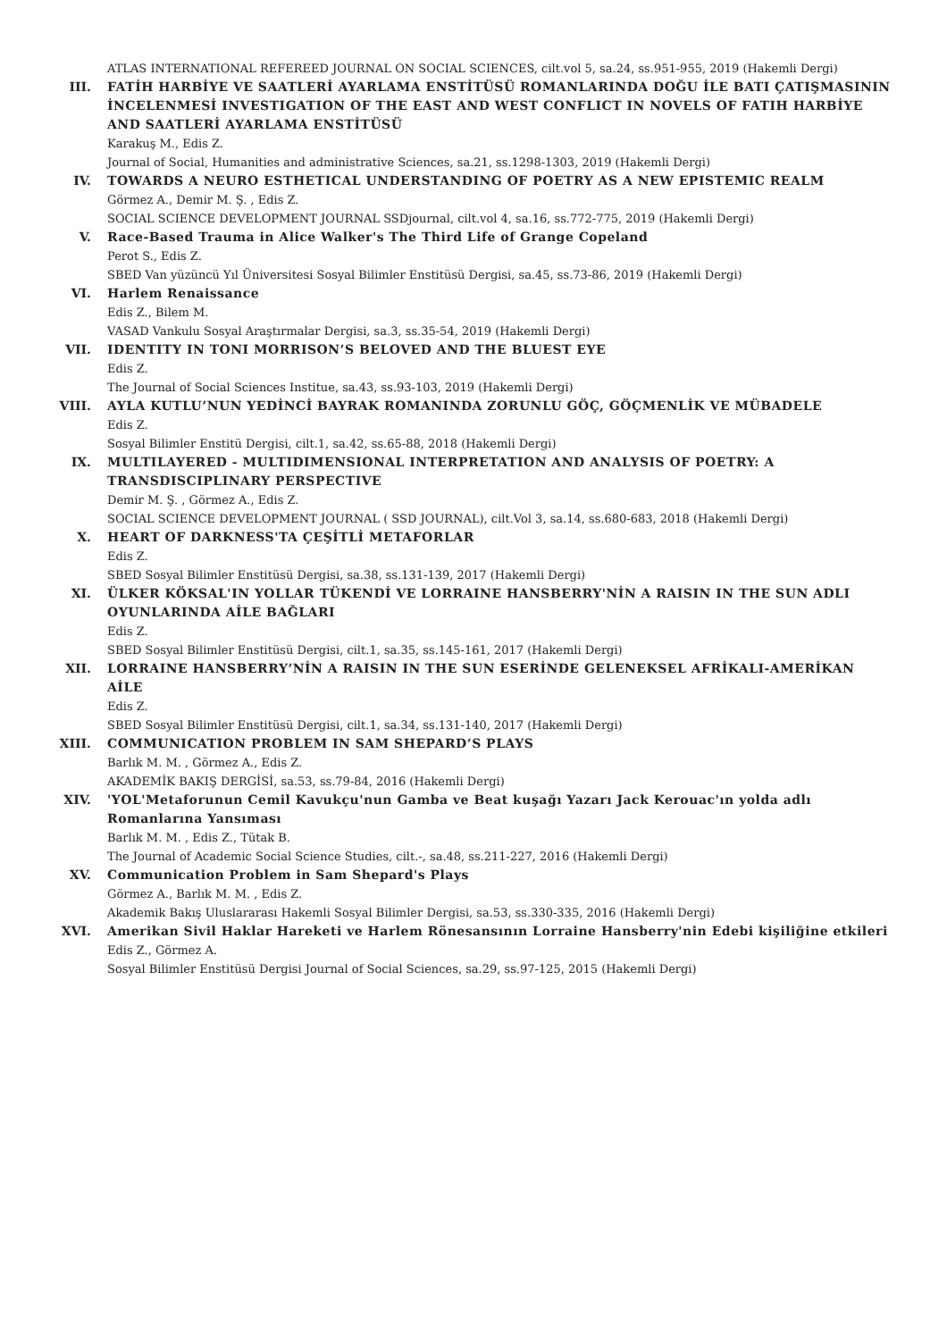ATLAS INTERNATIONAL REFEREED JOURNAL ON SOCIAL SCIENCES, cilt.vol 5, sa.24, ss.951-955, 2019 (Hakemli Dergi)
III. FATİH HARBİYE VE SAATLERİ AYARLAMA ENSTİTÜSÜ ROMANLARINDA DOĞU İLE BATI ÇATIŞMASININ İNCELENMESİ INVESTIGATION OF THE EAST AND WEST CONFLICT IN NOVELS OF FATIH HARBİYE AND SAATLERİ AYARLAMA ENSTİTÜSÜ
Karakuş M., Edis Z.
Journal of Social, Humanities and administrative Sciences, sa.21, ss.1298-1303, 2019 (Hakemli Dergi)
IV. TOWARDS A NEURO ESTHETICAL UNDERSTANDING OF POETRY AS A NEW EPISTEMIC REALM
Görmez A., Demir M. Ş. , Edis Z.
SOCIAL SCIENCE DEVELOPMENT JOURNAL SSDjournal, cilt.vol 4, sa.16, ss.772-775, 2019 (Hakemli Dergi)
V. Race-Based Trauma in Alice Walker's The Third Life of Grange Copeland
Perot S., Edis Z.
SBED Van yüzüncü Yıl Üniversitesi Sosyal Bilimler Enstitüsü Dergisi, sa.45, ss.73-86, 2019 (Hakemli Dergi)
VI. Harlem Renaissance
Edis Z., Bilem M.
VASAD Vankulu Sosyal Araştırmalar Dergisi, sa.3, ss.35-54, 2019 (Hakemli Dergi)
VII. IDENTITY IN TONI MORRISON’S BELOVED AND THE BLUEST EYE
Edis Z.
The Journal of Social Sciences Institue, sa.43, ss.93-103, 2019 (Hakemli Dergi)
VIII. AYLA KUTLU’NUN YEDİNCİ BAYRAK ROMANINDA ZORUNLU GÖÇ, GÖÇMENLİK VE MÜBADELE
Edis Z.
Sosyal Bilimler Enstitü Dergisi, cilt.1, sa.42, ss.65-88, 2018 (Hakemli Dergi)
IX. MULTILAYERED - MULTIDIMENSIONAL INTERPRETATION AND ANALYSIS OF POETRY: A TRANSDISCIPLINARY PERSPECTIVE
Demir M. Ş. , Görmez A., Edis Z.
SOCIAL SCIENCE DEVELOPMENT JOURNAL ( SSD JOURNAL), cilt.Vol 3, sa.14, ss.680-683, 2018 (Hakemli Dergi)
X. HEART OF DARKNESS'TA ÇEŞİTLİ METAFORLAR
Edis Z.
SBED Sosyal Bilimler Enstitüsü Dergisi, sa.38, ss.131-139, 2017 (Hakemli Dergi)
XI. ÜLKER KÖKSAL'IN YOLLAR TÜKENDİ VE LORRAINE HANSBERRY'NİN A RAISIN IN THE SUN ADLI OYUNLARINDA AİLE BAĞLARI
Edis Z.
SBED Sosyal Bilimler Enstitüsü Dergisi, cilt.1, sa.35, ss.145-161, 2017 (Hakemli Dergi)
XII. LORRAINE HANSBERRY’NİN A RAISIN IN THE SUN ESERİNDE GELENEKSEL AFRİKALI-AMERİKAN AİLE
Edis Z.
SBED Sosyal Bilimler Enstitüsü Dergisi, cilt.1, sa.34, ss.131-140, 2017 (Hakemli Dergi)
XIII. COMMUNICATION PROBLEM IN SAM SHEPARD’S PLAYS
Barlık M. M. , Görmez A., Edis Z.
AKADEMİK BAKIŞ DERGİSİ, sa.53, ss.79-84, 2016 (Hakemli Dergi)
XIV. 'YOL'Metaforunun Cemil Kavukçu'nun Gamba ve Beat kuşağı Yazarı Jack Kerouac'ın yolda adlı Romanlarına Yansıması
Barlık M. M. , Edis Z., Tütak B.
The Journal of Academic Social Science Studies, cilt.-, sa.48, ss.211-227, 2016 (Hakemli Dergi)
XV. Communication Problem in Sam Shepard's Plays
Görmez A., Barlık M. M. , Edis Z.
Akademik Bakış Uluslararası Hakemli Sosyal Bilimler Dergisi, sa.53, ss.330-335, 2016 (Hakemli Dergi)
XVI. Amerikan Sivil Haklar Hareketi ve Harlem Rönesansının Lorraine Hansberry'nin Edebi kişiliğine etkileri
Edis Z., Görmez A.
Sosyal Bilimler Enstitüsü Dergisi Journal of Social Sciences, sa.29, ss.97-125, 2015 (Hakemli Dergi)